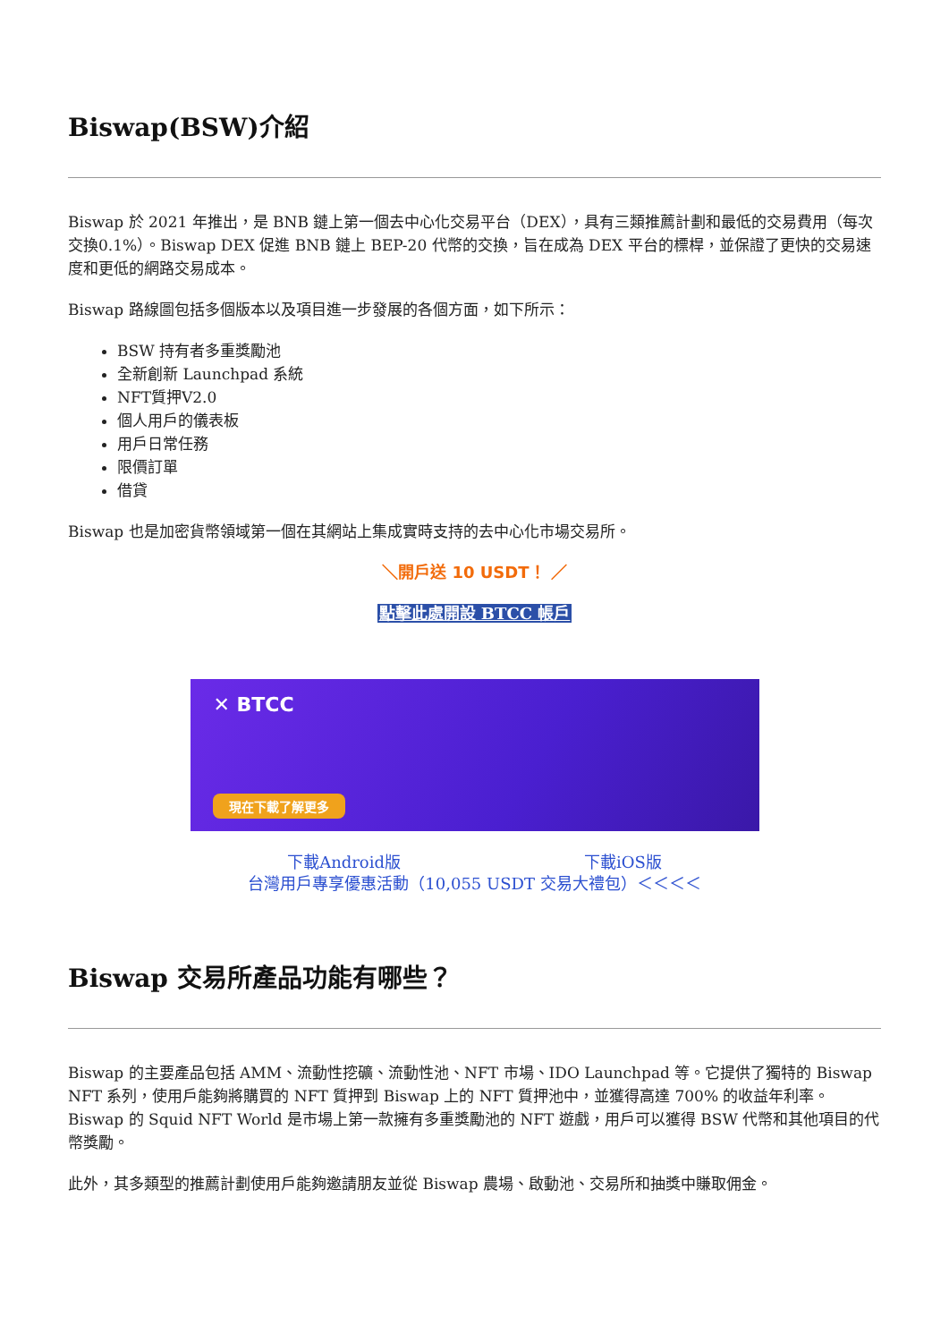Biswap(BSW)介紹
Biswap 於 2021 年推出，是 BNB 鏈上第一個去中心化交易平台（DEX），具有三類推薦計劃和最低的交易費用（每次交換0.1%）。Biswap DEX 促進 BNB 鏈上 BEP-20 代幣的交換，旨在成為 DEX 平台的標桿，並保證了更快的交易速度和更低的網路交易成本。
Biswap 路線圖包括多個版本以及項目進一步發展的各個方面，如下所示：
BSW 持有者多重獎勵池
全新創新 Launchpad 系統
NFT質押V2.0
個人用戶的儀表板
用戶日常任務
限價訂單
借貸
Biswap 也是加密貨幣領域第一個在其網站上集成實時支持的去中心化市場交易所。
＼開戶送 10 USDT！ ／
點擊此處開設 BTCC 帳戶
✕ BTCC
現在下載了解更多
下載Android版 下載iOS版
台灣用戶專享優惠活動（10,055 USDT 交易大禮包）＜＜＜＜
Biswap 交易所產品功能有哪些？
Biswap 的主要產品包括 AMM、流動性挖礦、流動性池、NFT 市場、IDO Launchpad 等。它提供了獨特的 Biswap NFT 系列，使用戶能夠將購買的 NFT 質押到 Biswap 上的 NFT 質押池中，並獲得高達 700% 的收益年利率。Biswap 的 Squid NFT World 是市場上第一款擁有多重獎勵池的 NFT 遊戲，用戶可以獲得 BSW 代幣和其他項目的代幣獎勵。
此外，其多類型的推薦計劃使用戶能夠邀請朋友並從 Biswap 農場、啟動池、交易所和抽獎中賺取佣金。